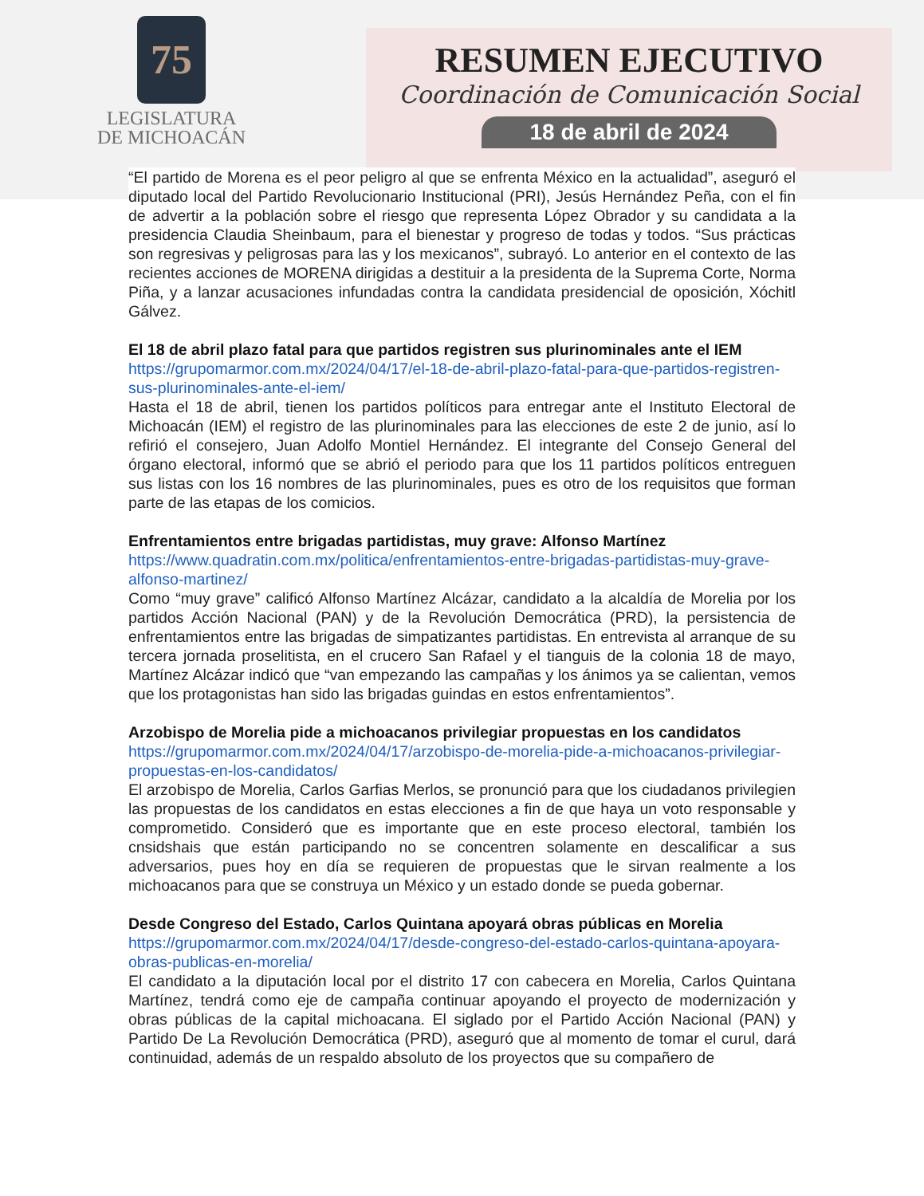75
LEGISLATURA
DE MICHOACÁN
RESUMEN EJECUTIVO
Coordinación de Comunicación Social
18 de abril de 2024
“El partido de Morena es el peor peligro al que se enfrenta México en la actualidad”, aseguró el diputado local del Partido Revolucionario Institucional (PRI), Jesús Hernández Peña, con el fin de advertir a la población sobre el riesgo que representa López Obrador y su candidata a la presidencia Claudia Sheinbaum, para el bienestar y progreso de todas y todos. “Sus prácticas son regresivas y peligrosas para las y los mexicanos”, subrayó. Lo anterior en el contexto de las recientes acciones de MORENA dirigidas a destituir a la presidenta de la Suprema Corte, Norma Piña, y a lanzar acusaciones infundadas contra la candidata presidencial de oposición, Xóchitl Gálvez.
El 18 de abril plazo fatal para que partidos registren sus plurinominales ante el IEM
https://grupomarmor.com.mx/2024/04/17/el-18-de-abril-plazo-fatal-para-que-partidos-registren-sus-plurinominales-ante-el-iem/
Hasta el 18 de abril, tienen los partidos políticos para entregar ante el Instituto Electoral de Michoacán (IEM) el registro de las plurinominales para las elecciones de este 2 de junio, así lo refirió el consejero, Juan Adolfo Montiel Hernández. El integrante del Consejo General del órgano electoral, informó que se abrió el periodo para que los 11 partidos políticos entreguen sus listas con los 16 nombres de las plurinominales, pues es otro de los requisitos que forman parte de las etapas de los comicios.
Enfrentamientos entre brigadas partidistas, muy grave: Alfonso Martínez
https://www.quadratin.com.mx/politica/enfrentamientos-entre-brigadas-partidistas-muy-grave-alfonso-martinez/
Como “muy grave” calificó Alfonso Martínez Alcázar, candidato a la alcaldía de Morelia por los partidos Acción Nacional (PAN) y de la Revolución Democrática (PRD), la persistencia de enfrentamientos entre las brigadas de simpatizantes partidistas. En entrevista al arranque de su tercera jornada proselitista, en el crucero San Rafael y el tianguis de la colonia 18 de mayo, Martínez Alcázar indicó que “van empezando las campañas y los ánimos ya se calientan, vemos que los protagonistas han sido las brigadas guindas en estos enfrentamientos”.
Arzobispo de Morelia pide a michoacanos privilegiar propuestas en los candidatos
https://grupomarmor.com.mx/2024/04/17/arzobispo-de-morelia-pide-a-michoacanos-privilegiar-propuestas-en-los-candidatos/
El arzobispo de Morelia, Carlos Garfias Merlos, se pronunció para que los ciudadanos privilegien las propuestas de los candidatos en estas elecciones a fin de que haya un voto responsable y comprometido. Consideró que es importante que en este proceso electoral, también los cnsidshais que están participando no se concentren solamente en descalificar a sus adversarios, pues hoy en día se requieren de propuestas que le sirvan realmente a los michoacanos para que se construya un México y un estado donde se pueda gobernar.
Desde Congreso del Estado, Carlos Quintana apoyará obras públicas en Morelia
https://grupomarmor.com.mx/2024/04/17/desde-congreso-del-estado-carlos-quintana-apoyara-obras-publicas-en-morelia/
El candidato a la diputación local por el distrito 17 con cabecera en Morelia, Carlos Quintana Martínez, tendrá como eje de campaña continuar apoyando el proyecto de modernización y obras públicas de la capital michoacana. El siglado por el Partido Acción Nacional (PAN) y Partido De La Revolución Democrática (PRD), aseguró que al momento de tomar el curul, dará continuidad, además de un respaldo absoluto de los proyectos que su compañero de